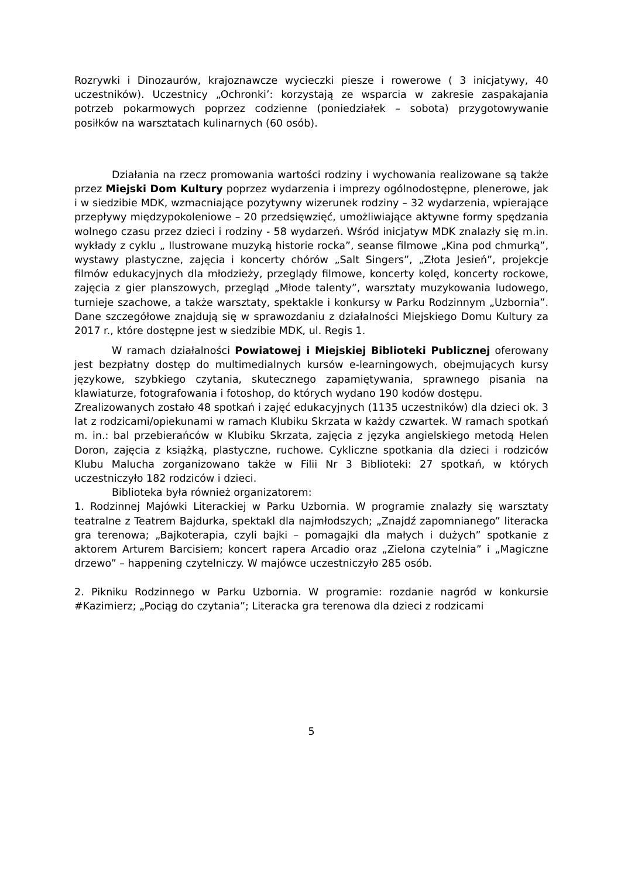Rozrywki i Dinozaurów, krajoznawcze wycieczki piesze i rowerowe ( 3 inicjatywy, 40 uczestników). Uczestnicy „Ochronki’: korzystają ze wsparcia w zakresie zaspakajania potrzeb pokarmowych poprzez codzienne (poniedziałek – sobota) przygotowywanie posiłków na warsztatach kulinarnych (60 osób).
Działania na rzecz promowania wartości rodziny i wychowania realizowane są także przez Miejski Dom Kultury poprzez wydarzenia i imprezy ogólnodostępne, plenerowe, jak i w siedzibie MDK, wzmacniające pozytywny wizerunek rodziny – 32 wydarzenia, wpierające przepływy międzypokoleniowe – 20 przedsięwzięć, umożliwiające aktywne formy spędzania wolnego czasu przez dzieci i rodziny - 58 wydarzeń. Wśród inicjatyw MDK znalazły się m.in. wykłady z cyklu „ Ilustrowane muzyką historie rocka”, seanse filmowe „Kina pod chmurką”, wystawy plastyczne, zajęcia i koncerty chórów „Salt Singers”, „Złota Jesień”, projekcje filmów edukacyjnych dla młodzieży, przeglądy filmowe, koncerty kolęd, koncerty rockowe, zajęcia z gier planszowych, przegląd „Młode talenty”, warsztaty muzykowania ludowego, turnieje szachowe, a także warsztaty, spektakle i konkursy w Parku Rodzinnym „Uzbornia”. Dane szczegółowe znajdują się w sprawozdaniu z działalności Miejskiego Domu Kultury za 2017 r., które dostępne jest w siedzibie MDK, ul. Regis 1.
W ramach działalności Powiatowej i Miejskiej Biblioteki Publicznej oferowany jest bezpłatny dostęp do multimedialnych kursów e-learningowych, obejmujących kursy językowe, szybkiego czytania, skutecznego zapamiętywania, sprawnego pisania na klawiaturze, fotografowania i fotoshop, do których wydano 190 kodów dostępu.
Zrealizowanych zostało 48 spotkań i zajęć edukacyjnych (1135 uczestników) dla dzieci ok. 3 lat z rodzicami/opiekunami w ramach Klubiku Skrzata w każdy czwartek. W ramach spotkań m. in.: bal przebierańców w Klubiku Skrzata, zajęcia z języka angielskiego metodą Helen Doron, zajęcia z książką, plastyczne, ruchowe. Cykliczne spotkania dla dzieci i rodziców Klubu Malucha zorganizowano także w Filii Nr 3 Biblioteki: 27 spotkań, w których uczestniczyło 182 rodziców i dzieci.
Biblioteka była również organizatorem:
1. Rodzinnej Majówki Literackiej w Parku Uzbornia. W programie znalazły się warsztaty teatralne z Teatrem Bajdurka, spektakl dla najmłodszych; „Znajdź zapomnianego” literacka gra terenowa; „Bajkoterapia, czyli bajki – pomagajki dla małych i dużych” spotkanie z aktorem Arturem Barcisiem; koncert rapera Arcadio oraz „Zielona czytelnia” i „Magiczne drzewo” – happening czytelniczy. W majówce uczestniczyło 285 osób.
2. Pikniku Rodzinnego w Parku Uzbornia. W programie: rozdanie nagród w konkursie #Kazimierz; „Pociąg do czytania”; Literacka gra terenowa dla dzieci z rodzicami
5